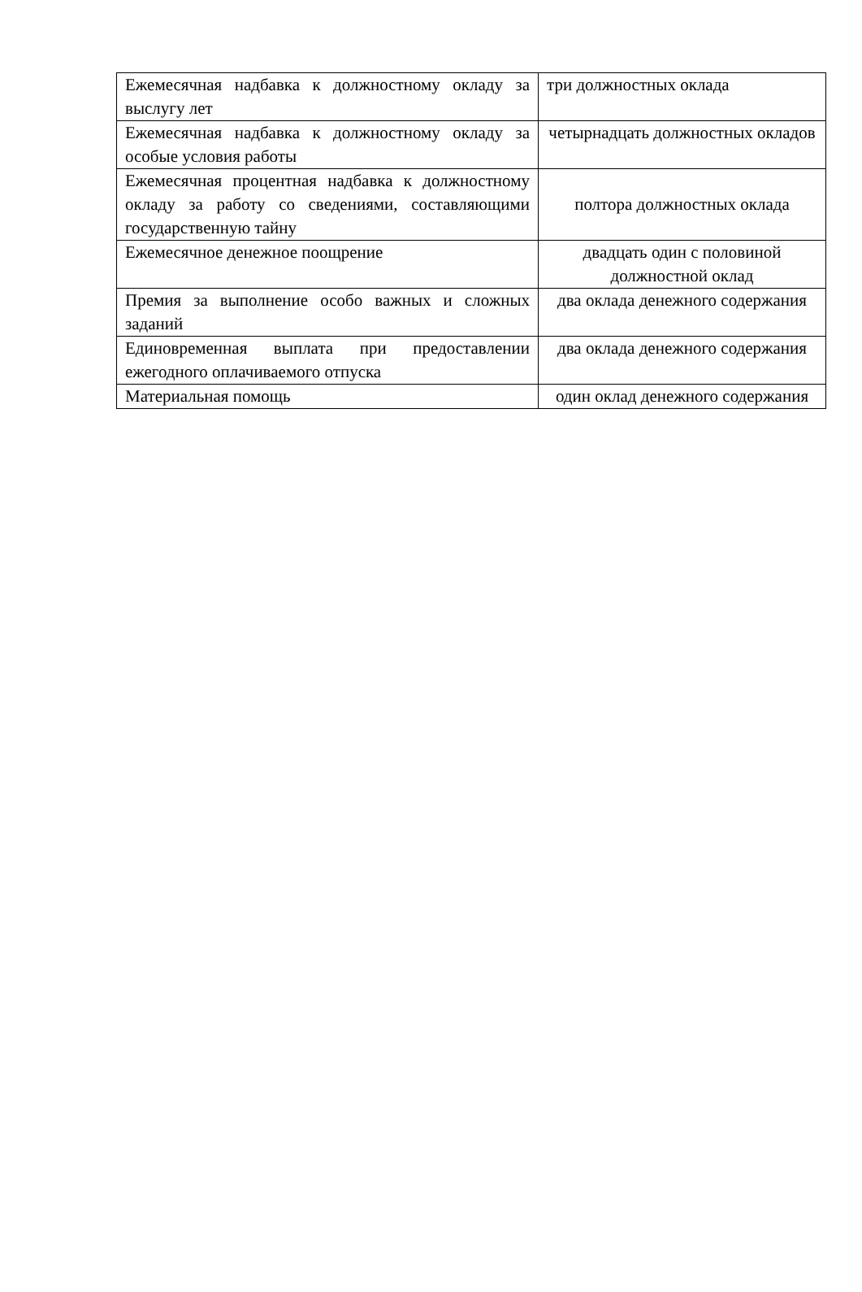| Ежемесячная надбавка к должностному окладу за выслугу лет | три должностных оклада |
| Ежемесячная надбавка к должностному окладу за особые условия работы | четырнадцать должностных окладов |
| Ежемесячная процентная надбавка к должностному окладу за работу со сведениями, составляющими государственную тайну | полтора должностных оклада |
| Ежемесячное денежное поощрение | двадцать один с половиной должностной оклад |
| Премия за выполнение особо важных и сложных заданий | два оклада денежного содержания |
| Единовременная выплата при предоставлении ежегодного оплачиваемого отпуска | два оклада денежного содержания |
| Материальная помощь | один оклад денежного содержания |